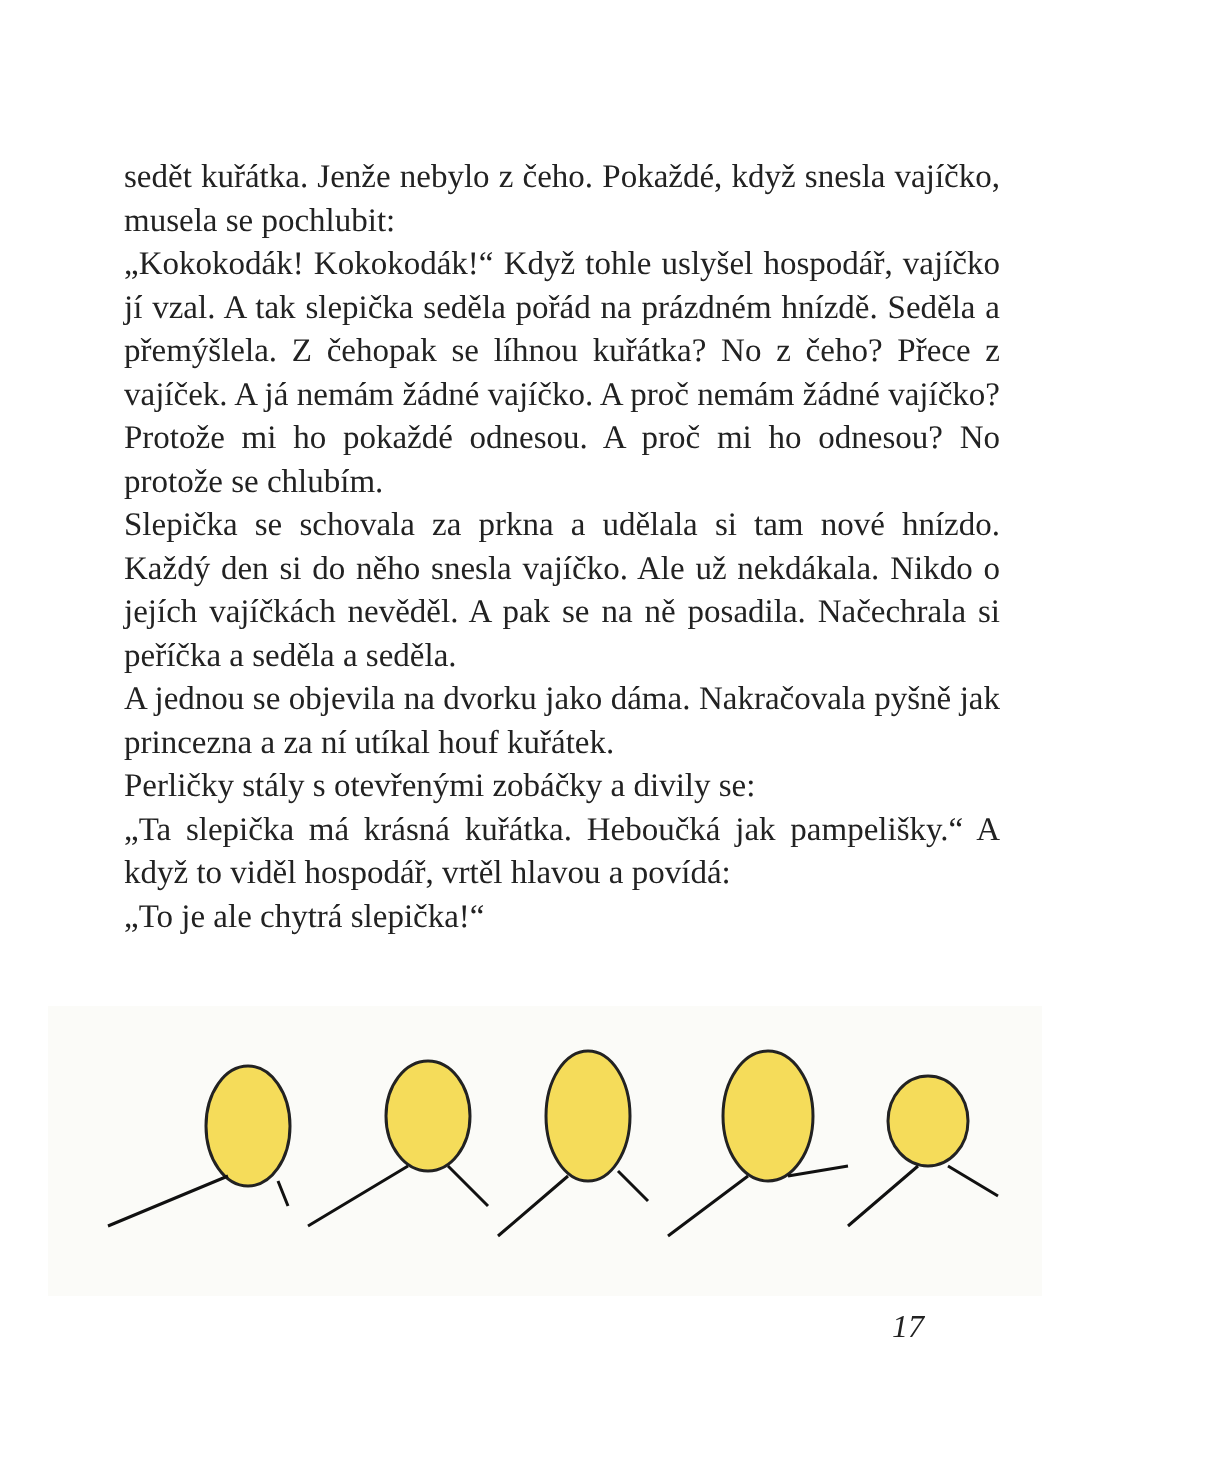sedět kuřátka. Jenže nebylo z čeho. Pokaždé, když snesla vajíčko, musela se pochlubit:
„Kokokodák! Kokokodák!“ Když tohle uslyšel hospodář, vajíčko jí vzal. A tak slepička seděla pořád na prázdném hnízdě. Seděla a přemýšlela. Z čehopak se líhnou kuřátka? No z čeho? Přece z vajíček. A já nemám žádné vajíčko. A proč nemám žádné vajíčko? Protože mi ho pokaždé odnesou. A proč mi ho odnesou? No protože se chlubím.
Slepička se schovala za prkna a udělala si tam nové hnízdo. Každý den si do něho snesla vajíčko. Ale už nekdákala. Nikdo o jejích vajíčkách nevěděl. A pak se na ně posadila. Načechrala si peříčka a seděla a seděla.
A jednou se objevila na dvorku jako dáma. Nakračovala pyšně jak princezna a za ní utíkal houf kuřátek.
Perličky stály s otevřenými zobáčky a divily se:
„Ta slepička má krásná kuřátka. Heboučká jak pampelišky.“ A když to viděl hospodář, vrtěl hlavou a povídá:
„To je ale chytrá slepička!“
17